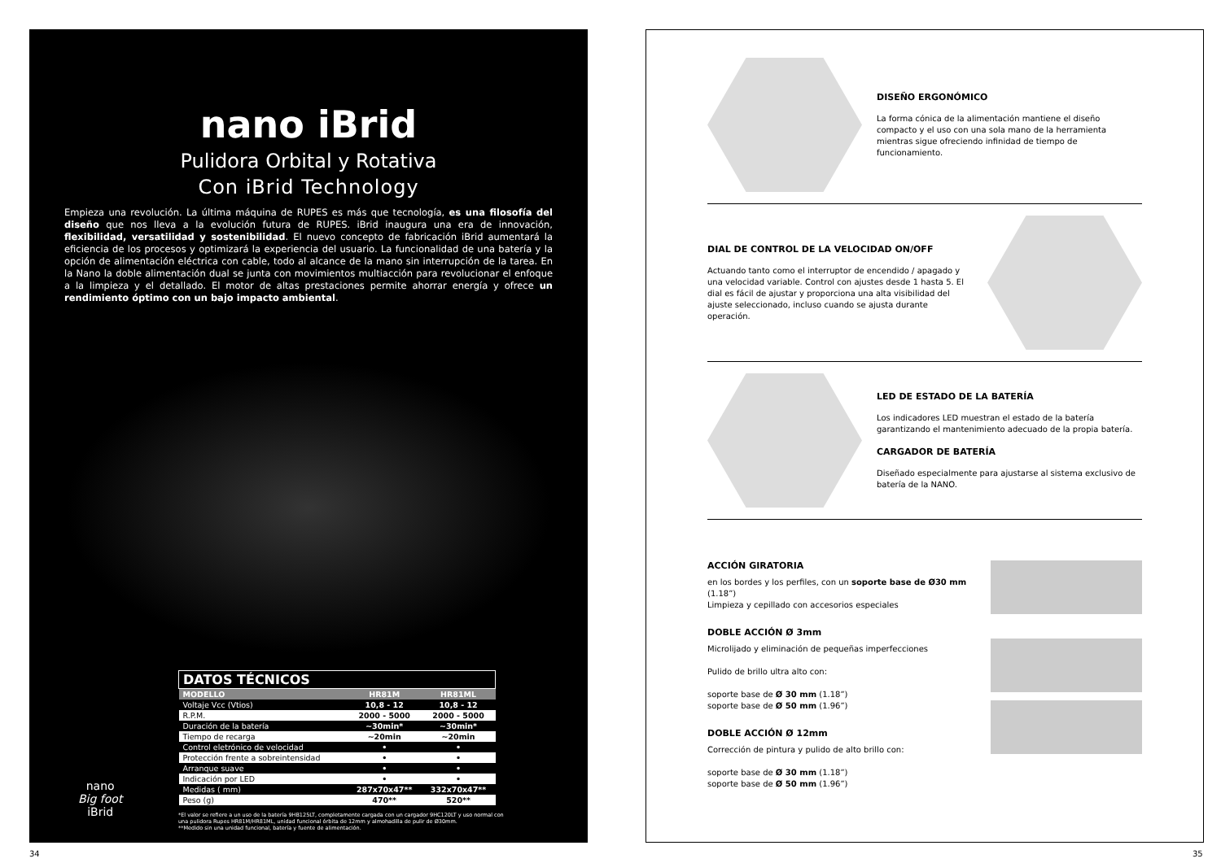nano iBrid
Pulidora Orbital y Rotativa
Con iBrid Technology
Empieza una revolución. La última máquina de RUPES es más que tecnología, es una filosofía del diseño que nos lleva a la evolución futura de RUPES. iBrid inaugura una era de innovación, flexibilidad, versatilidad y sostenibilidad. El nuevo concepto de fabricación iBrid aumentará la eficiencia de los procesos y optimizará la experiencia del usuario. La funcionalidad de una batería y la opción de alimentación eléctrica con cable, todo al alcance de la mano sin interrupción de la tarea. En la Nano la doble alimentación dual se junta con movimientos multiacción para revolucionar el enfoque a la limpieza y el detallado. El motor de altas prestaciones permite ahorrar energía y ofrece un rendimiento óptimo con un bajo impacto ambiental.
| DATOS TÉCNICOS | | |
| --- | --- | --- |
| MODELLO | HR81M | HR81ML |
| Voltaje Vcc (Vtios) | 10,8 - 12 | 10,8 - 12 |
| R.P.M. | 2000 - 5000 | 2000 - 5000 |
| Duración de la batería | ~30min* | ~30min* |
| Tiempo de recarga | ~20min | ~20min |
| Control eletrónico de velocidad | • | • |
| Protección frente a sobreintensidad | • | • |
| Arranque suave | • | • |
| Indicación por LED | • | • |
| Medidas ( mm) | 287x70x47** | 332x70x47** |
| Peso (g) | 470** | 520** |
*El valor se refiere a un uso de la batería 9HB125LT, completamente cargada con un cargador 9HC120LT y uso normal con una pulidora Rupes HR81M/HR81ML, unidad funcional órbita de 12mm y almohadilla de pulir de Ø30mm.
**Medido sin una unidad funcional, batería y fuente de alimentación.
nano
Big foot
iBrid
DISEÑO ERGONÓMICO
La forma cónica de la alimentación mantiene el diseño compacto y el uso con una sola mano de la herramienta mientras sigue ofreciendo infinidad de tiempo de funcionamiento.
DIAL DE CONTROL DE LA VELOCIDAD ON/OFF
Actuando tanto como el interruptor de encendido / apagado y una velocidad variable. Control con ajustes desde 1 hasta 5. El dial es fácil de ajustar y proporciona una alta visibilidad del ajuste seleccionado, incluso cuando se ajusta durante operación.
LED DE ESTADO DE LA BATERÍA
Los indicadores LED muestran el estado de la batería garantizando el mantenimiento adecuado de la propia batería.
CARGADOR DE BATERÍA
Diseñado especialmente para ajustarse al sistema exclusivo de batería de la NANO.
ACCIÓN GIRATORIA
en los bordes y los perfiles, con un soporte base de Ø30 mm (1.18”)
Limpieza y cepillado con accesorios especiales
DOBLE ACCIÓN Ø 3mm
Microlijado y eliminación de pequeñas imperfecciones
Pulido de brillo ultra alto con:
soporte base de Ø 30 mm (1.18”)
soporte base de Ø 50 mm (1.96”)
DOBLE ACCIÓN Ø 12mm
Corrección de pintura y pulido de alto brillo con:
soporte base de Ø 30 mm (1.18”)
soporte base de Ø 50 mm (1.96”)
34 35